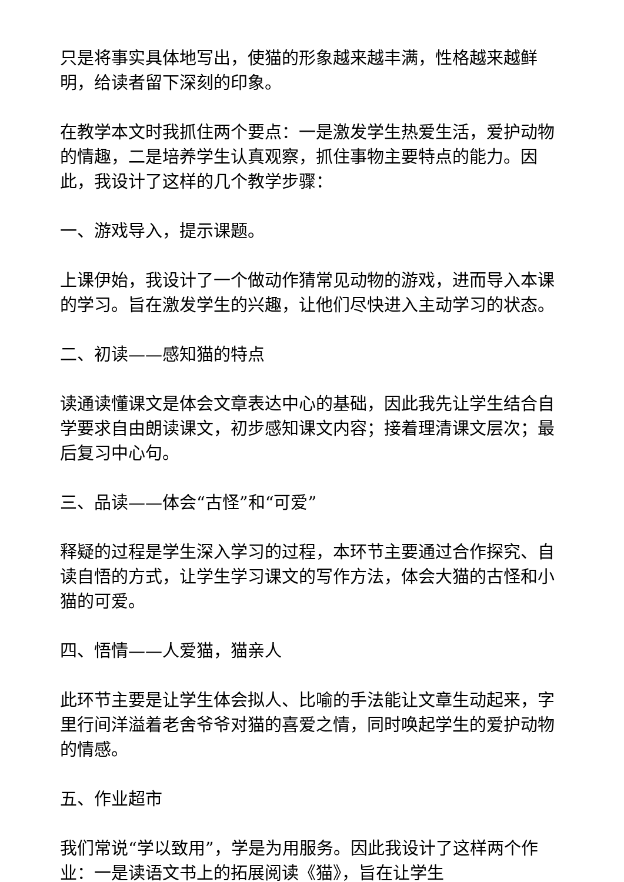只是将事实具体地写出，使猫的形象越来越丰满，性格越来越鲜明，给读者留下深刻的印象。
在教学本文时我抓住两个要点：一是激发学生热爱生活，爱护动物的情趣，二是培养学生认真观察，抓住事物主要特点的能力。因此，我设计了这样的几个教学步骤：
一、游戏导入，提示课题。
上课伊始，我设计了一个做动作猜常见动物的游戏，进而导入本课的学习。旨在激发学生的兴趣，让他们尽快进入主动学习的状态。
二、初读——感知猫的特点
读通读懂课文是体会文章表达中心的基础，因此我先让学生结合自学要求自由朗读课文，初步感知课文内容；接着理清课文层次；最后复习中心句。
三、品读——体会“古怪”和“可爱”
释疑的过程是学生深入学习的过程，本环节主要通过合作探究、自读自悟的方式，让学生学习课文的写作方法，体会大猫的古怪和小猫的可爱。
四、悟情——人爱猫，猫亲人
此环节主要是让学生体会拟人、比喻的手法能让文章生动起来，字里行间洋溢着老舍爷爷对猫的喜爱之情，同时唤起学生的爱护动物的情感。
五、作业超市
我们常说“学以致用”，学是为用服务。因此我设计了这样两个作业：一是读语文书上的拓展阅读《猫》，旨在让学生